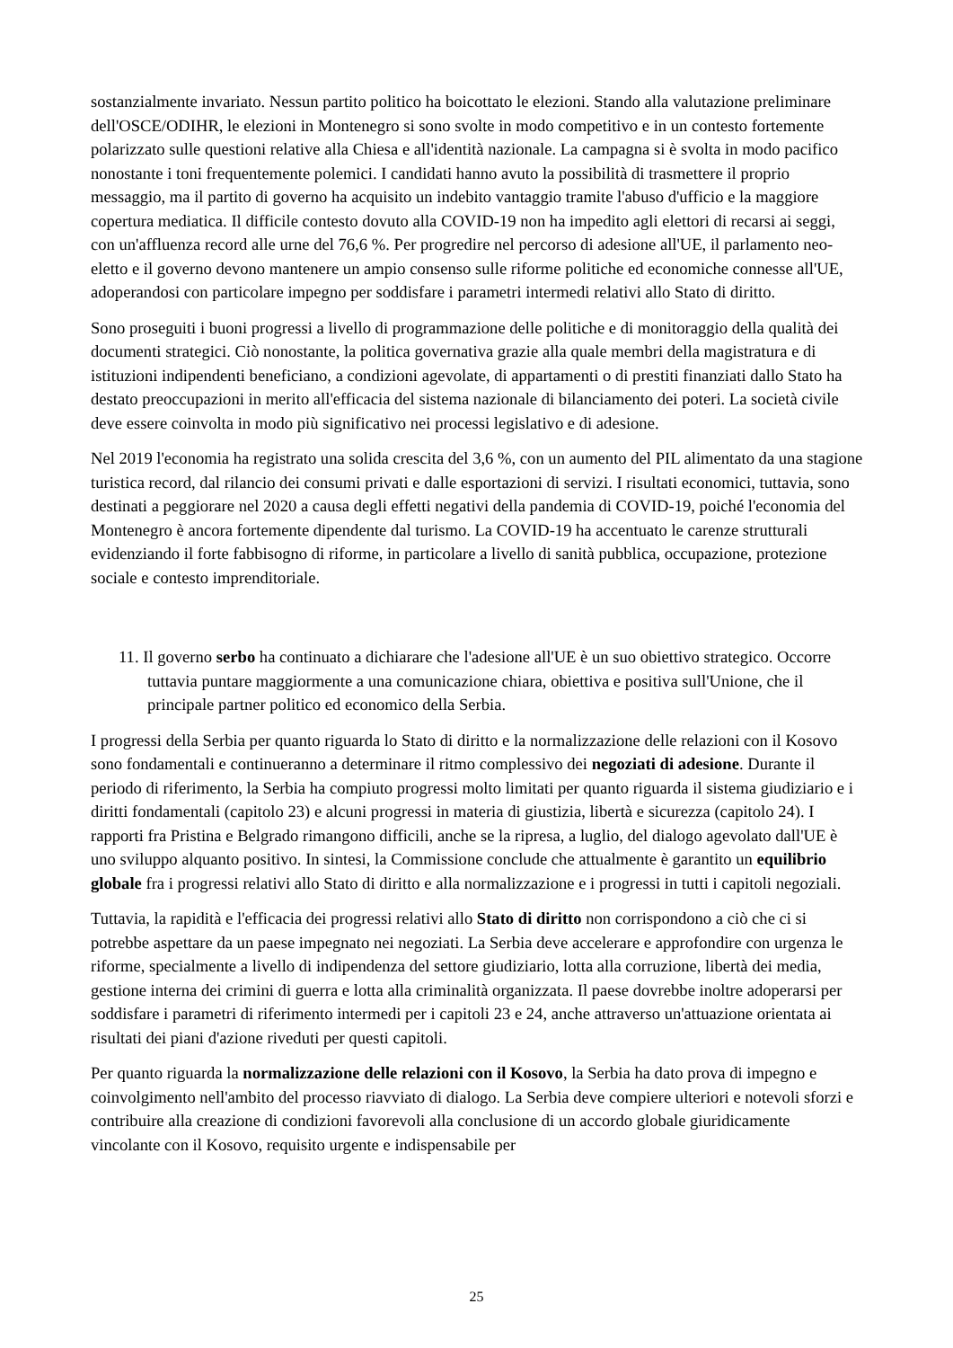sostanzialmente invariato. Nessun partito politico ha boicottato le elezioni. Stando alla valutazione preliminare dell'OSCE/ODIHR, le elezioni in Montenegro si sono svolte in modo competitivo e in un contesto fortemente polarizzato sulle questioni relative alla Chiesa e all'identità nazionale. La campagna si è svolta in modo pacifico nonostante i toni frequentemente polemici. I candidati hanno avuto la possibilità di trasmettere il proprio messaggio, ma il partito di governo ha acquisito un indebito vantaggio tramite l'abuso d'ufficio e la maggiore copertura mediatica. Il difficile contesto dovuto alla COVID-19 non ha impedito agli elettori di recarsi ai seggi, con un'affluenza record alle urne del 76,6 %. Per progredire nel percorso di adesione all'UE, il parlamento neo-eletto e il governo devono mantenere un ampio consenso sulle riforme politiche ed economiche connesse all'UE, adoperandosi con particolare impegno per soddisfare i parametri intermedi relativi allo Stato di diritto.
Sono proseguiti i buoni progressi a livello di programmazione delle politiche e di monitoraggio della qualità dei documenti strategici. Ciò nonostante, la politica governativa grazie alla quale membri della magistratura e di istituzioni indipendenti beneficiano, a condizioni agevolate, di appartamenti o di prestiti finanziati dallo Stato ha destato preoccupazioni in merito all'efficacia del sistema nazionale di bilanciamento dei poteri. La società civile deve essere coinvolta in modo più significativo nei processi legislativo e di adesione.
Nel 2019 l'economia ha registrato una solida crescita del 3,6 %, con un aumento del PIL alimentato da una stagione turistica record, dal rilancio dei consumi privati e dalle esportazioni di servizi. I risultati economici, tuttavia, sono destinati a peggiorare nel 2020 a causa degli effetti negativi della pandemia di COVID-19, poiché l'economia del Montenegro è ancora fortemente dipendente dal turismo. La COVID-19 ha accentuato le carenze strutturali evidenziando il forte fabbisogno di riforme, in particolare a livello di sanità pubblica, occupazione, protezione sociale e contesto imprenditoriale.
11. Il governo serbo ha continuato a dichiarare che l'adesione all'UE è un suo obiettivo strategico. Occorre tuttavia puntare maggiormente a una comunicazione chiara, obiettiva e positiva sull'Unione, che il principale partner politico ed economico della Serbia.
I progressi della Serbia per quanto riguarda lo Stato di diritto e la normalizzazione delle relazioni con il Kosovo sono fondamentali e continueranno a determinare il ritmo complessivo dei negoziati di adesione. Durante il periodo di riferimento, la Serbia ha compiuto progressi molto limitati per quanto riguarda il sistema giudiziario e i diritti fondamentali (capitolo 23) e alcuni progressi in materia di giustizia, libertà e sicurezza (capitolo 24). I rapporti fra Pristina e Belgrado rimangono difficili, anche se la ripresa, a luglio, del dialogo agevolato dall'UE è uno sviluppo alquanto positivo. In sintesi, la Commissione conclude che attualmente è garantito un equilibrio globale fra i progressi relativi allo Stato di diritto e alla normalizzazione e i progressi in tutti i capitoli negoziali.
Tuttavia, la rapidità e l'efficacia dei progressi relativi allo Stato di diritto non corrispondono a ciò che ci si potrebbe aspettare da un paese impegnato nei negoziati. La Serbia deve accelerare e approfondire con urgenza le riforme, specialmente a livello di indipendenza del settore giudiziario, lotta alla corruzione, libertà dei media, gestione interna dei crimini di guerra e lotta alla criminalità organizzata. Il paese dovrebbe inoltre adoperarsi per soddisfare i parametri di riferimento intermedi per i capitoli 23 e 24, anche attraverso un'attuazione orientata ai risultati dei piani d'azione riveduti per questi capitoli.
Per quanto riguarda la normalizzazione delle relazioni con il Kosovo, la Serbia ha dato prova di impegno e coinvolgimento nell'ambito del processo riavviato di dialogo. La Serbia deve compiere ulteriori e notevoli sforzi e contribuire alla creazione di condizioni favorevoli alla conclusione di un accordo globale giuridicamente vincolante con il Kosovo, requisito urgente e indispensabile per
25